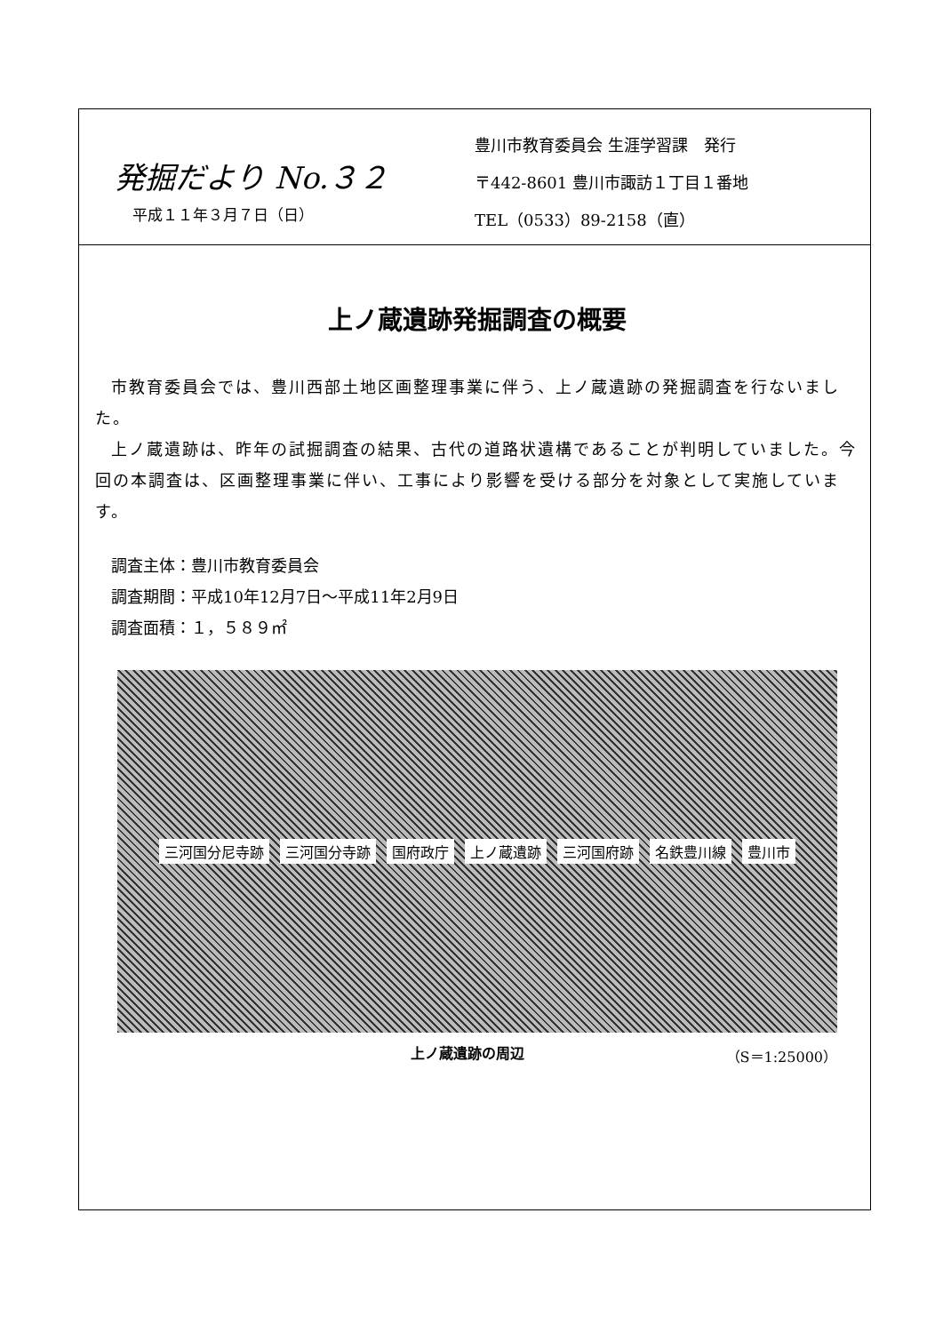発掘だより No.３２
平成１１年３月７日（日）
豊川市教育委員会 生涯学習課　発行
〒442-8601 豊川市諏訪１丁目１番地
TEL（0533）89-2158（直）
上ノ蔵遺跡発掘調査の概要
市教育委員会では、豊川西部土地区画整理事業に伴う、上ノ蔵遺跡の発掘調査を行ないました。
上ノ蔵遺跡は、昨年の試掘調査の結果、古代の道路状遺構であることが判明していました。今回の本調査は、区画整理事業に伴い、工事により影響を受ける部分を対象として実施しています。
調査主体：豊川市教育委員会
調査期間：平成10年12月7日～平成11年2月9日
調査面積：１，５８９㎡
三河国分尼寺跡 三河国分寺跡 国府政庁 上ノ蔵遺跡 三河国府跡 名鉄豊川線 豊川市
上ノ蔵遺跡の周辺 （S＝1:25000）